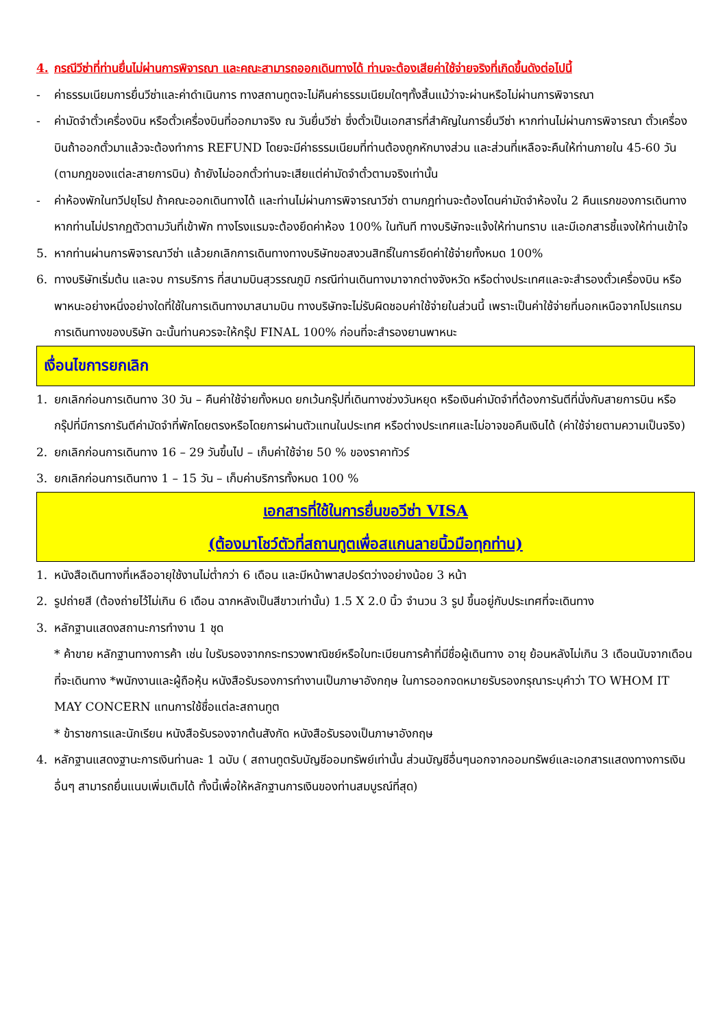4. กรณีวีซ่าที่ท่านยื่นไม่ผ่านการพิจารณา และคณะสามารถออกเดินทางได้ ท่านจะต้องเสียค่าใช้จ่ายจริงที่เกิดขึ้นดังต่อไปนี้
- ค่าธรรมเนียมการยื่นวีซ่าและค่าดำเนินการ ทางสถานทูตจะไม่คืนค่าธรรมเนียมใดๆทั้งสิ้นแม้ว่าจะผ่านหรือไม่ผ่านการพิจารณา
- ค่ามัดจำตั๋วเครื่องบิน หรือตั๋วเครื่องบินที่ออกมาจริง ณ วันยื่นวีซ่า ซึ่งตั๋วเป็นเอกสารที่สำคัญในการยื่นวีซ่า หากท่านไม่ผ่านการพิจารณา ตั๋วเครื่องบินถ้าออกตั๋วมาแล้วจะต้องทำการ REFUND โดยจะมีค่าธรรมเนียมที่ท่านต้องถูกหักบางส่วน และส่วนที่เหลือจะคืนให้ท่านภายใน 45-60 วัน (ตามกฎของแต่ละสายการบิน) ถ้ายังไม่ออกตั๋วท่านจะเสียแต่ค่ามัดจำตั๋วตามจริงเท่านั้น
- ค่าห้องพักในทวีปยุโรป ถ้าคณะออกเดินทางได้ และท่านไม่ผ่านการพิจารณาวีซ่า ตามกฎท่านจะต้องโดนค่ามัดจำห้องใน 2 คืนแรกของการเดินทางหากท่านไม่ปรากฏตัวตามวันที่เข้าพัก ทางโรงแรมจะต้องยึดค่าห้อง 100% ในทันที ทางบริษัทจะแจ้งให้ท่านทราบ และมีเอกสารชี้แจงให้ท่านเข้าใจ
5. หากท่านผ่านการพิจารณาวีซ่า แล้วยกเลิกการเดินทางทางบริษัทขอสงวนสิทธิ์ในการยึดค่าใช้จ่ายทั้งหมด 100%
6. ทางบริษัทเริ่มต้น และจบ การบริการ ที่สนามบินสุวรรณภูมิ กรณีท่านเดินทางมาจากต่างจังหวัด หรือต่างประเทศและจะสำรองตั๋วเครื่องบิน หรือพาหนะอย่างหนึ่งอย่างใดที่ใช้ในการเดินทางมาสนามบิน ทางบริษัทจะไม่รับผิดชอบค่าใช้จ่ายในส่วนนี้ เพราะเป็นค่าใช้จ่ายที่นอกเหนือจากโปรแกรมการเดินทางของบริษัท ฉะนั้นท่านควรจะให้กรุ๊ป FINAL 100% ก่อนที่จะสำรองยานพาหนะ
เงื่อนไขการยกเลิก
1. ยกเลิกก่อนการเดินทาง 30 วัน – คืนค่าใช้จ่ายทั้งหมด ยกเว้นกรุ๊ปที่เดินทางช่วงวันหยุด หรือเงินค่ามัดจำที่ต้องการันตีที่นั่งกับสายการบิน หรือ กรุ๊ปที่มีการการันตีค่ามัดจำที่พักโดยตรงหรือโดยการผ่านตัวแทนในประเทศ หรือต่างประเทศและไม่อาจขอคืนเงินได้ (ค่าใช้จ่ายตามความเป็นจริง)
2. ยกเลิกก่อนการเดินทาง 16 – 29 วันขึ้นไป – เก็บค่าใช้จ่าย 50 % ของราคาทัวร์
3. ยกเลิกก่อนการเดินทาง 1 – 15 วัน – เก็บค่าบริการทั้งหมด 100 %
เอกสารที่ใช้ในการยื่นขอวีซ่า VISA
(ต้องมาโชว์ตัวที่สถานทูตเพื่อสแกนลายนิ้วมือทุกท่าน)
1. หนังสือเดินทางที่เหลืออายุใช้งานไม่ต่ำกว่า 6 เดือน และมีหน้าพาสปอร์ตว่างอย่างน้อย 3 หน้า
2. รูปถ่ายสี (ต้องถ่ายไว้ไม่เกิน 6 เดือน ฉากหลังเป็นสีขาวเท่านั้น) 1.5 X 2.0 นิ้ว จำนวน 3 รูป ขึ้นอยู่กับประเทศที่จะเดินทาง
3. หลักฐานแสดงสถานะการทำงาน 1 ชุด
* ค้าขาย หลักฐานทางการค้า เช่น ใบรับรองจากกระทรวงพาณิชย์หรือใบทะเบียนการค้าที่มีชื่อผู้เดินทาง อายุ ย้อนหลังไม่เกิน 3 เดือนนับจากเดือนที่จะเดินทาง *พนักงานและผู้ถือหุ้น หนังสือรับรองการทำงานเป็นภาษาอังกฤษ ในการออกจดหมายรับรองกรุณาระบุคำว่า TO WHOM IT MAY CONCERN แทนการใช้ชื่อแต่ละสถานทูต
* ข้าราชการและนักเรียน หนังสือรับรองจากต้นสังกัด หนังสือรับรองเป็นภาษาอังกฤษ
4. หลักฐานแสดงฐานะการเงินท่านละ 1 ฉบับ ( สถานทูตรับบัญชีออมทรัพย์เท่านั้น ส่วนบัญชีอื่นๆนอกจากออมทรัพย์และเอกสารแสดงทางการเงินอื่นๆ สามารถยื่นแนบเพิ่มเติมได้ ทั้งนี้เพื่อให้หลักฐานการเงินของท่านสมบูรณ์ที่สุด)